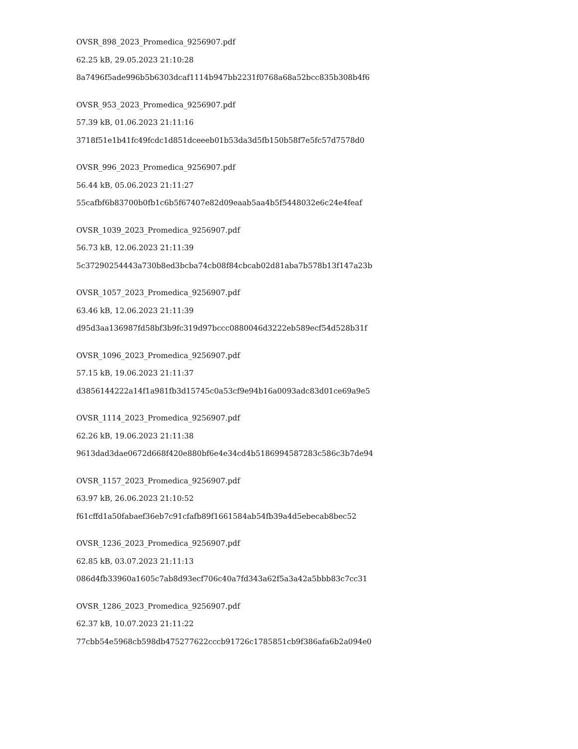OVSR_898_2023_Promedica_9256907.pdf
62.25 kB, 29.05.2023 21:10:28
8a7496f5ade996b5b6303dcaf1114b947bb2231f0768a68a52bcc835b308b4f6
OVSR_953_2023_Promedica_9256907.pdf
57.39 kB, 01.06.2023 21:11:16
3718f51e1b41fc49fcdc1d851dceeeb01b53da3d5fb150b58f7e5fc57d7578d0
OVSR_996_2023_Promedica_9256907.pdf
56.44 kB, 05.06.2023 21:11:27
55cafbf6b83700b0fb1c6b5f67407e82d09eaab5aa4b5f5448032e6c24e4feaf
OVSR_1039_2023_Promedica_9256907.pdf
56.73 kB, 12.06.2023 21:11:39
5c37290254443a730b8ed3bcba74cb08f84cbcab02d81aba7b578b13f147a23b
OVSR_1057_2023_Promedica_9256907.pdf
63.46 kB, 12.06.2023 21:11:39
d95d3aa136987fd58bf3b9fc319d97bccc0880046d3222eb589ecf54d528b31f
OVSR_1096_2023_Promedica_9256907.pdf
57.15 kB, 19.06.2023 21:11:37
d3856144222a14f1a981fb3d15745c0a53cf9e94b16a0093adc83d01ce69a9e5
OVSR_1114_2023_Promedica_9256907.pdf
62.26 kB, 19.06.2023 21:11:38
9613dad3dae0672d668f420e880bf6e4e34cd4b5186994587283c586c3b7de94
OVSR_1157_2023_Promedica_9256907.pdf
63.97 kB, 26.06.2023 21:10:52
f61cffd1a50fabaef36eb7c91cfafb89f1661584ab54fb39a4d5ebecab8bec52
OVSR_1236_2023_Promedica_9256907.pdf
62.85 kB, 03.07.2023 21:11:13
086d4fb33960a1605c7ab8d93ecf706c40a7fd343a62f5a3a42a5bbb83c7cc31
OVSR_1286_2023_Promedica_9256907.pdf
62.37 kB, 10.07.2023 21:11:22
77cbb54e5968cb598db475277622cccb91726c1785851cb9f386afa6b2a094e0